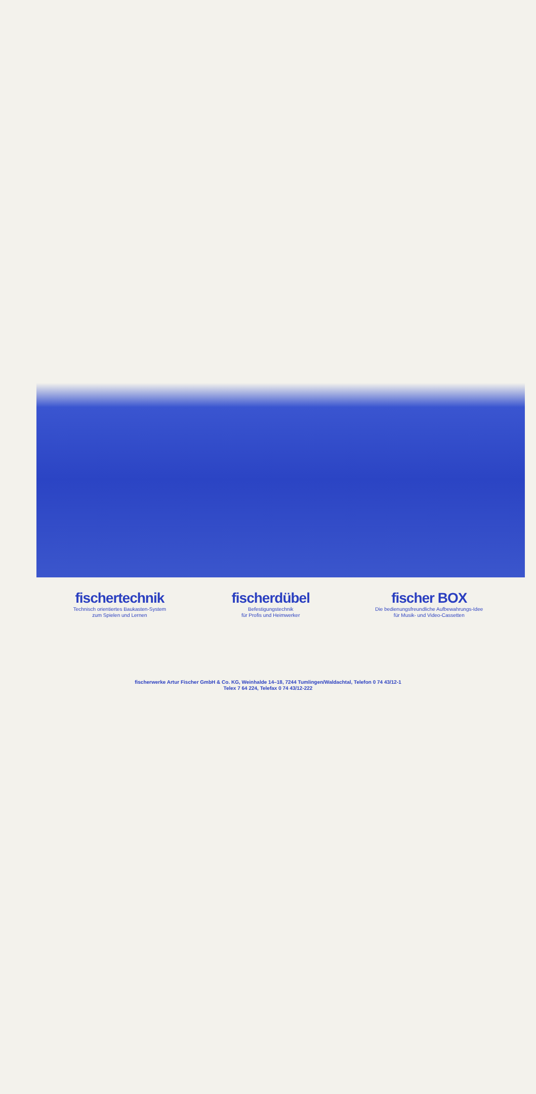fischertechnik
Technisch orientiertes Baukasten-System
zum Spielen und Lernen
fischerdübel
Befestigungstechnik
für Profis und Heimwerker
fischer BOX
Die bedienungsfreundliche Aufbewahrungs-Idee
für Musik- und Video-Cassetten
fischerwerke Artur Fischer GmbH & Co. KG, Weinhalde 14–18, 7244 Tumlingen/Waldachtal, Telefon 0 74 43/12-1
Telex 7 64 224, Telefax 0 74 43/12-222